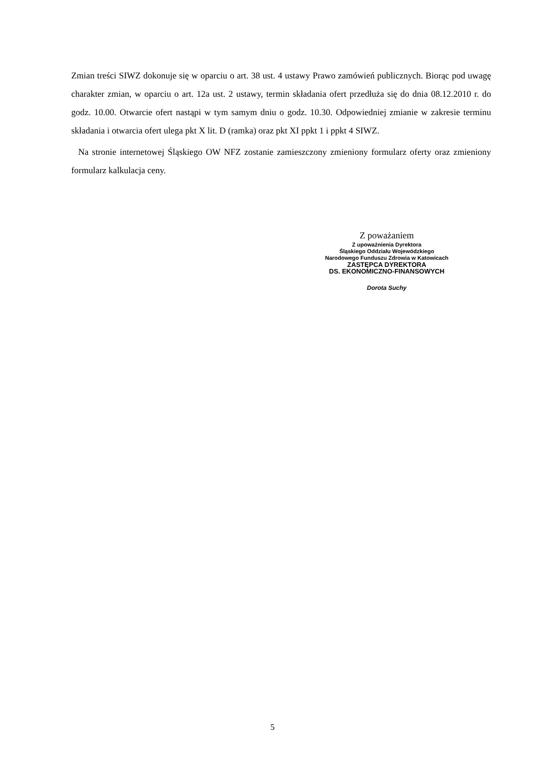Zmian treści SIWZ dokonuje się w oparciu o art. 38 ust. 4 ustawy Prawo zamówień publicznych. Biorąc pod uwagę charakter zmian, w oparciu o art. 12a ust. 2 ustawy, termin składania ofert przedłuża się do dnia 08.12.2010 r. do godz. 10.00. Otwarcie ofert nastąpi w tym samym dniu o godz. 10.30. Odpowiedniej zmianie w zakresie terminu składania i otwarcia ofert ulega pkt X lit. D (ramka) oraz pkt XI ppkt 1 i ppkt 4 SIWZ.
Na stronie internetowej Śląskiego OW NFZ zostanie zamieszczony zmieniony formularz oferty oraz zmieniony formularz kalkulacja ceny.
Z poważaniem
Z upoważnienia Dyrektora
Śląskiego Oddziału Wojewódzkiego
Narodowego Funduszu Zdrowia w Katowicach
ZASTĘPCA DYREKTORA
DS. EKONOMICZNO-FINANSOWYCH
Dorota Suchy
5